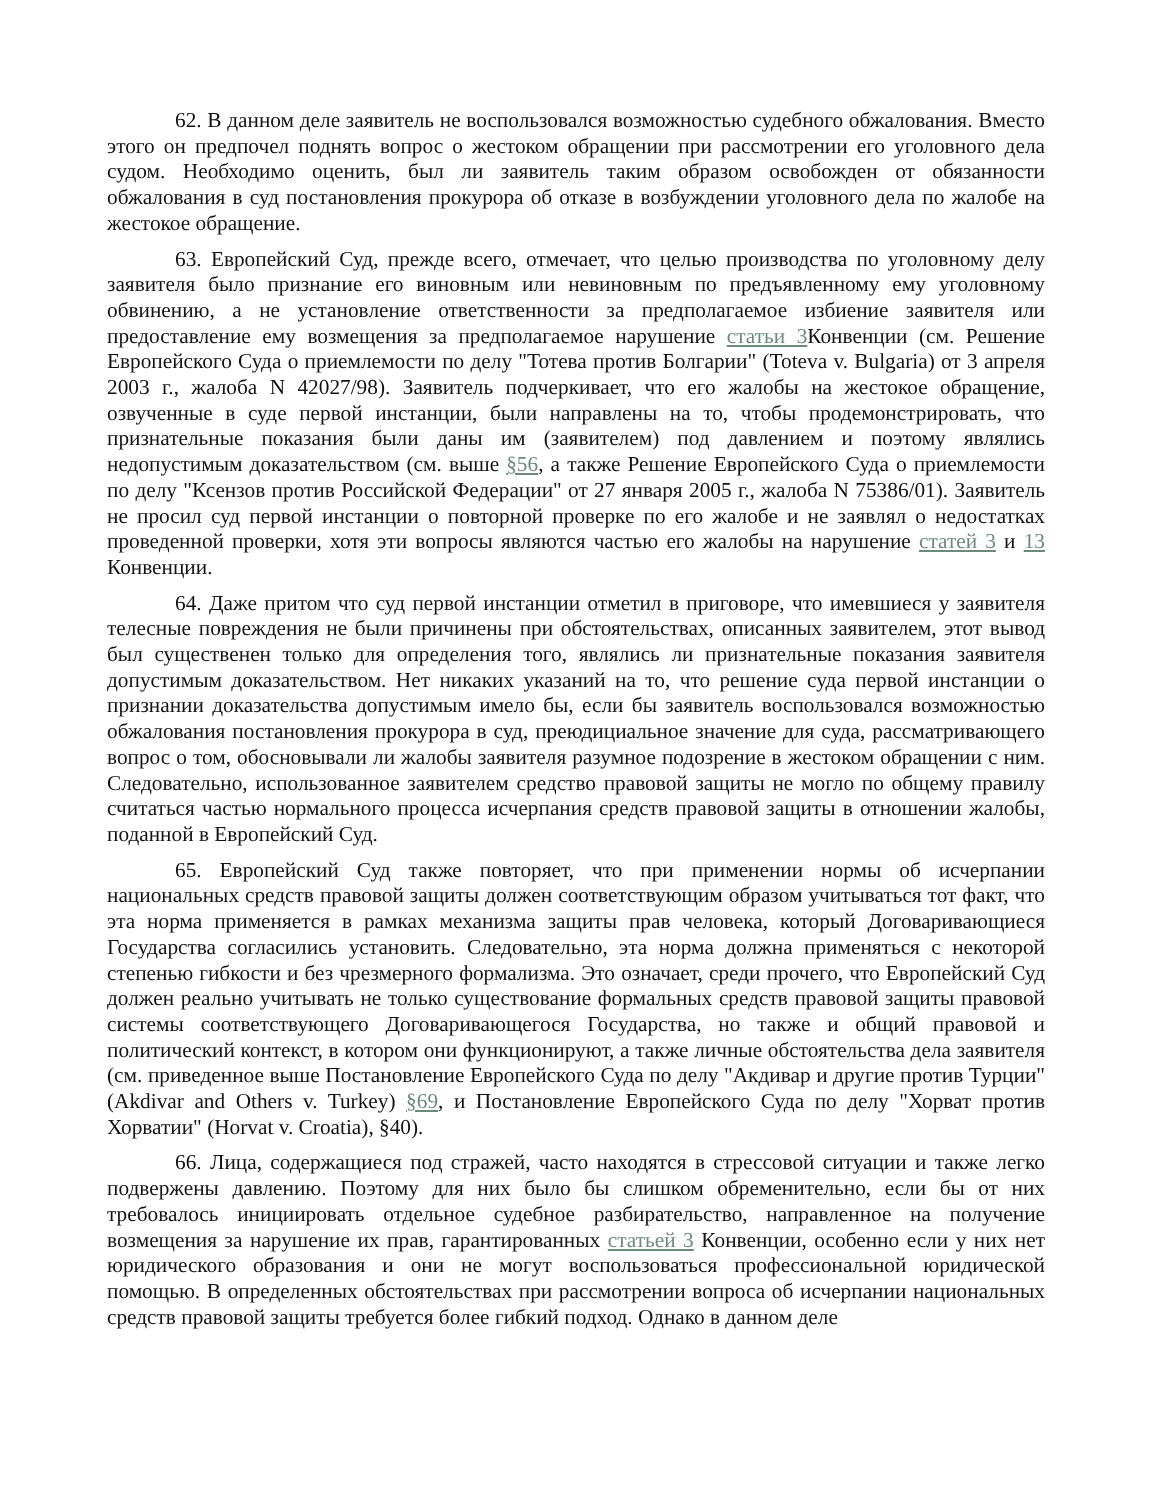62. В данном деле заявитель не воспользовался возможностью судебного обжалования. Вместо этого он предпочел поднять вопрос о жестоком обращении при рассмотрении его уголовного дела судом. Необходимо оценить, был ли заявитель таким образом освобожден от обязанности обжалования в суд постановления прокурора об отказе в возбуждении уголовного дела по жалобе на жестокое обращение.
63. Европейский Суд, прежде всего, отмечает, что целью производства по уголовному делу заявителя было признание его виновным или невиновным по предъявленному ему уголовному обвинению, а не установление ответственности за предполагаемое избиение заявителя или предоставление ему возмещения за предполагаемое нарушение статьи 3 Конвенции (см. Решение Европейского Суда о приемлемости по делу "Тотева против Болгарии" (Toteva v. Bulgaria) от 3 апреля 2003 г., жалоба N 42027/98). Заявитель подчеркивает, что его жалобы на жестокое обращение, озвученные в суде первой инстанции, были направлены на то, чтобы продемонстрировать, что признательные показания были даны им (заявителем) под давлением и поэтому являлись недопустимым доказательством (см. выше §56, а также Решение Европейского Суда о приемлемости по делу "Ксензов против Российской Федерации" от 27 января 2005 г., жалоба N 75386/01). Заявитель не просил суд первой инстанции о повторной проверке по его жалобе и не заявлял о недостатках проведенной проверки, хотя эти вопросы являются частью его жалобы на нарушение статей 3 и 13 Конвенции.
64. Даже притом что суд первой инстанции отметил в приговоре, что имевшиеся у заявителя телесные повреждения не были причинены при обстоятельствах, описанных заявителем, этот вывод был существенен только для определения того, являлись ли признательные показания заявителя допустимым доказательством. Нет никаких указаний на то, что решение суда первой инстанции о признании доказательства допустимым имело бы, если бы заявитель воспользовался возможностью обжалования постановления прокурора в суд, преюдициальное значение для суда, рассматривающего вопрос о том, обосновывали ли жалобы заявителя разумное подозрение в жестоком обращении с ним. Следовательно, использованное заявителем средство правовой защиты не могло по общему правилу считаться частью нормального процесса исчерпания средств правовой защиты в отношении жалобы, поданной в Европейский Суд.
65. Европейский Суд также повторяет, что при применении нормы об исчерпании национальных средств правовой защиты должен соответствующим образом учитываться тот факт, что эта норма применяется в рамках механизма защиты прав человека, который Договаривающиеся Государства согласились установить. Следовательно, эта норма должна применяться с некоторой степенью гибкости и без чрезмерного формализма. Это означает, среди прочего, что Европейский Суд должен реально учитывать не только существование формальных средств правовой защиты правовой системы соответствующего Договаривающегося Государства, но также и общий правовой и политический контекст, в котором они функционируют, а также личные обстоятельства дела заявителя (см. приведенное выше Постановление Европейского Суда по делу "Акдивар и другие против Турции" (Akdivar and Others v. Turkey) §69, и Постановление Европейского Суда по делу "Хорват против Хорватии" (Horvat v. Croatia), §40).
66. Лица, содержащиеся под стражей, часто находятся в стрессовой ситуации и также легко подвержены давлению. Поэтому для них было бы слишком обременительно, если бы от них требовалось инициировать отдельное судебное разбирательство, направленное на получение возмещения за нарушение их прав, гарантированных статьей 3 Конвенции, особенно если у них нет юридического образования и они не могут воспользоваться профессиональной юридической помощью. В определенных обстоятельствах при рассмотрении вопроса об исчерпании национальных средств правовой защиты требуется более гибкий подход. Однако в данном деле